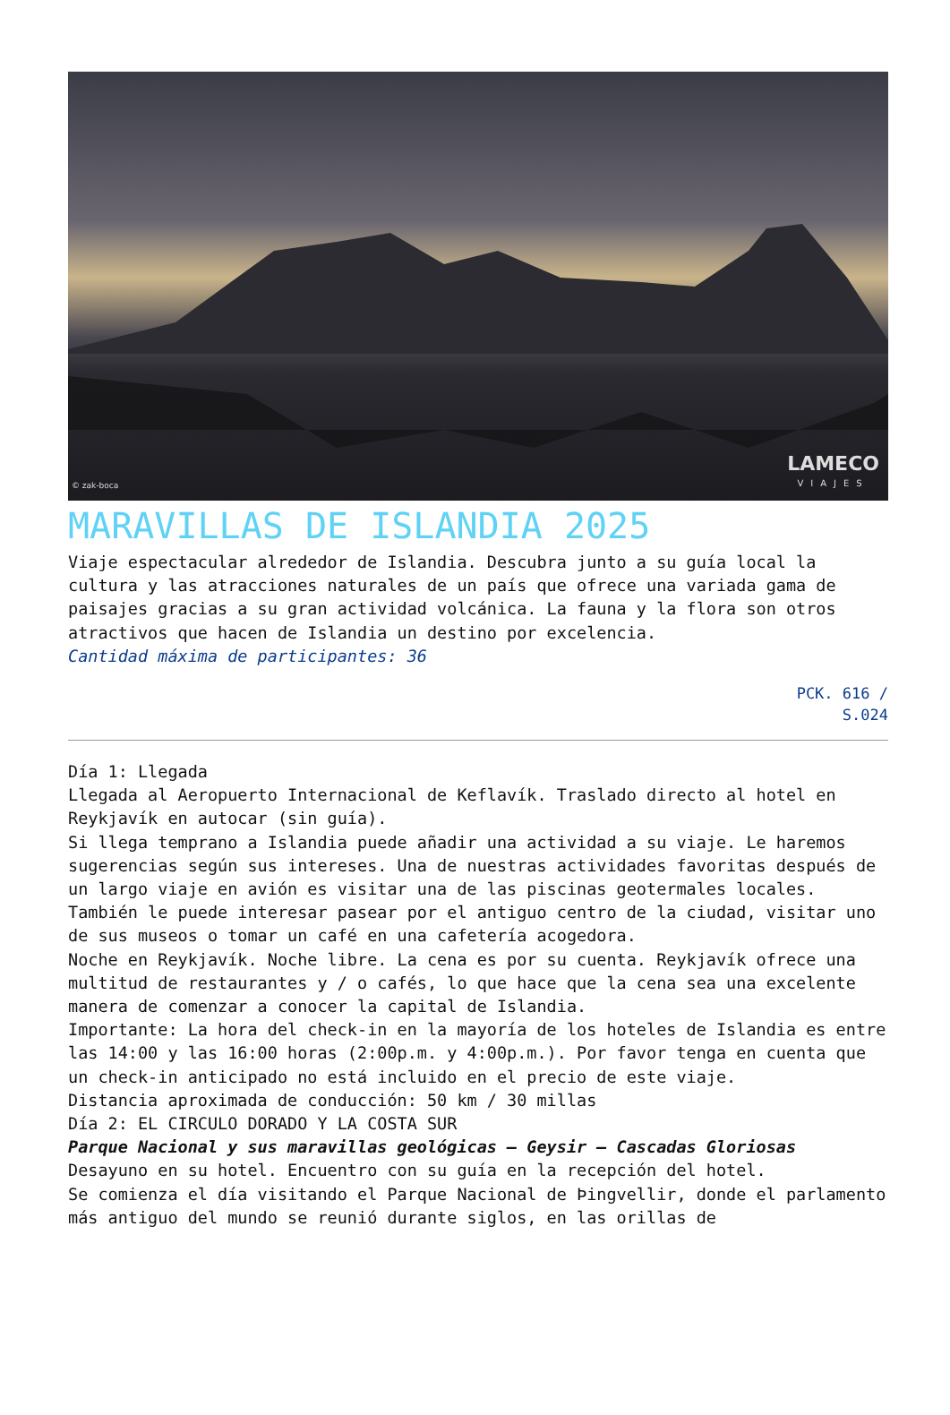© zak-boca LAMECO
VIAJES
MARAVILLAS DE ISLANDIA 2025
Viaje espectacular alrededor de Islandia. Descubra junto a su guía local la cultura y las atracciones naturales de un país que ofrece una variada gama de paisajes gracias a su gran actividad volcánica. La fauna y la flora son otros atractivos que hacen de Islandia un destino por excelencia.
Cantidad máxima de participantes: 36
PCK. 616 /
S.024
Día 1: Llegada
Llegada al Aeropuerto Internacional de Keflavík. Traslado directo al hotel en Reykjavík en autocar (sin guía).
Si llega temprano a Islandia puede añadir una actividad a su viaje. Le haremos sugerencias según sus intereses. Una de nuestras actividades favoritas después de un largo viaje en avión es visitar una de las piscinas geotermales locales. También le puede interesar pasear por el antiguo centro de la ciudad, visitar uno de sus museos o tomar un café en una cafetería acogedora.
Noche en Reykjavík. Noche libre. La cena es por su cuenta. Reykjavík ofrece una multitud de restaurantes y / o cafés, lo que hace que la cena sea una excelente manera de comenzar a conocer la capital de Islandia.
Importante: La hora del check-in en la mayoría de los hoteles de Islandia es entre las 14:00 y las 16:00 horas (2:00p.m. y 4:00p.m.). Por favor tenga en cuenta que un check-in anticipado no está incluido en el precio de este viaje.
Distancia aproximada de conducción: 50 km / 30 millas
Día 2: EL CIRCULO DORADO Y LA COSTA SUR
Parque Nacional y sus maravillas geológicas – Geysir – Cascadas Gloriosas
Desayuno en su hotel. Encuentro con su guía en la recepción del hotel.
Se comienza el día visitando el Parque Nacional de Þingvellir, donde el parlamento más antiguo del mundo se reunió durante siglos, en las orillas de